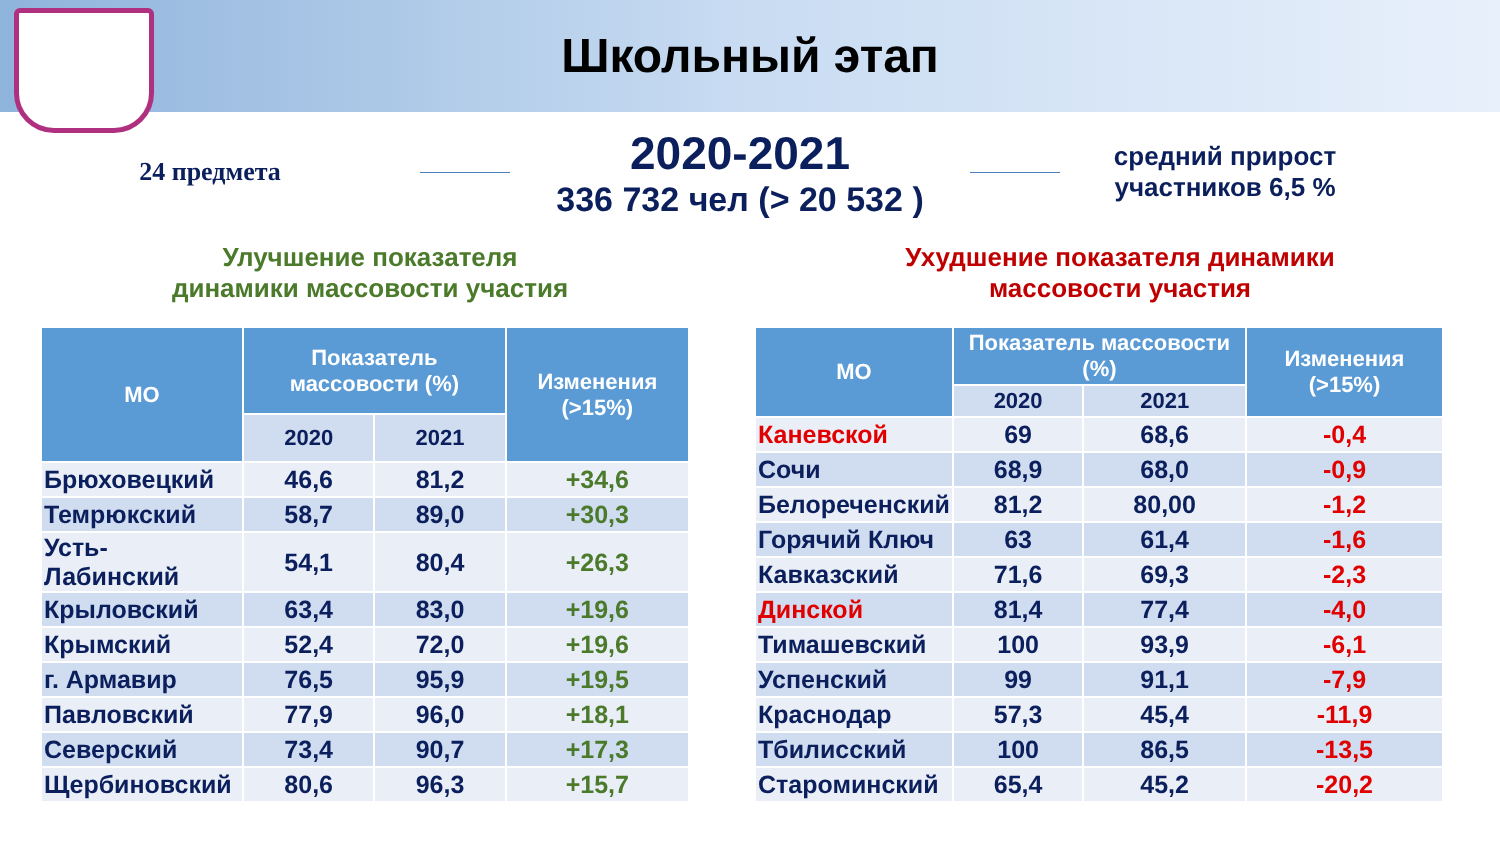Школьный этап
24 предмета
2020-2021
336 732 чел (> 20 532 )
средний прирост
участников 6,5 %
Улучшение показателя
динамики массовости участия
Ухудшение показателя динамики
массовости участия
| МО | Показатель массовости (%) | | Изменения (>15%) |
| --- | --- | --- | --- |
| | 2020 | 2021 | |
| Брюховецкий | 46,6 | 81,2 | +34,6 |
| Темрюкский | 58,7 | 89,0 | +30,3 |
| Усть-Лабинский | 54,1 | 80,4 | +26,3 |
| Крыловский | 63,4 | 83,0 | +19,6 |
| Крымский | 52,4 | 72,0 | +19,6 |
| г. Армавир | 76,5 | 95,9 | +19,5 |
| Павловский | 77,9 | 96,0 | +18,1 |
| Северский | 73,4 | 90,7 | +17,3 |
| Щербиновский | 80,6 | 96,3 | +15,7 |
| МО | Показатель массовости (%) | | Изменения (>15%) |
| --- | --- | --- | --- |
| | 2020 | 2021 | |
| Каневской | 69 | 68,6 | -0,4 |
| Сочи | 68,9 | 68,0 | -0,9 |
| Белореченский | 81,2 | 80,00 | -1,2 |
| Горячий Ключ | 63 | 61,4 | -1,6 |
| Кавказский | 71,6 | 69,3 | -2,3 |
| Динской | 81,4 | 77,4 | -4,0 |
| Тимашевский | 100 | 93,9 | -6,1 |
| Успенский | 99 | 91,1 | -7,9 |
| Краснодар | 57,3 | 45,4 | -11,9 |
| Тбилисский | 100 | 86,5 | -13,5 |
| Староминский | 65,4 | 45,2 | -20,2 |